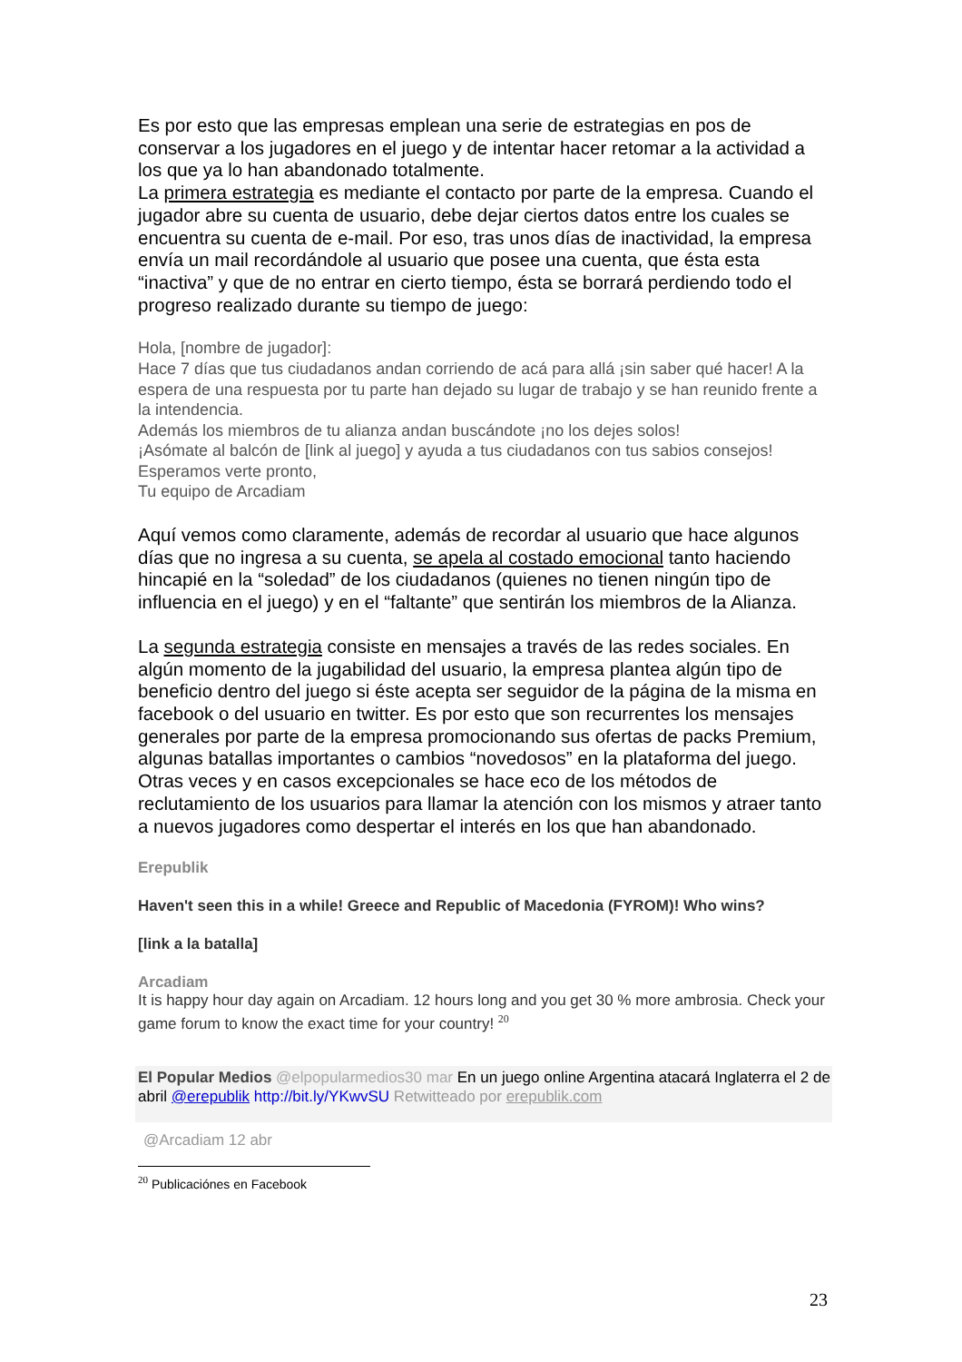Es por esto que las empresas emplean una serie de estrategias en pos de conservar a los jugadores en el juego y de intentar hacer retomar a la actividad a los que ya lo han abandonado totalmente.
La primera estrategia es mediante el contacto por parte de la empresa. Cuando el jugador abre su cuenta de usuario, debe dejar ciertos datos entre los cuales se encuentra su cuenta de e-mail. Por eso, tras unos días de inactividad, la empresa envía un mail recordándole al usuario que posee una cuenta, que ésta esta “inactiva” y que de no entrar en cierto tiempo, ésta se borrará perdiendo todo el progreso realizado durante su tiempo de juego:
Hola, [nombre de jugador]:
Hace 7 días que tus ciudadanos andan corriendo de acá para allá ¡sin saber qué hacer! A la espera de una respuesta por tu parte han dejado su lugar de trabajo y se han reunido frente a la intendencia.
Además los miembros de tu alianza andan buscándote ¡no los dejes solos!
¡Asómate al balcón de [link al juego] y ayuda a tus ciudadanos con tus sabios consejos!
Esperamos verte pronto,
Tu equipo de Arcadiam
Aquí vemos como claramente, además de recordar al usuario que hace algunos días que no ingresa a su cuenta, se apela al costado emocional tanto haciendo hincapié en la “soledad” de los ciudadanos (quienes no tienen ningún tipo de influencia en el juego) y en el “faltante” que sentirán los miembros de la Alianza.
La segunda estrategia consiste en mensajes a través de las redes sociales. En algún momento de la jugabilidad del usuario, la empresa plantea algún tipo de beneficio dentro del juego si éste acepta ser seguidor de la página de la misma en facebook o del usuario en twitter. Es por esto que son recurrentes los mensajes generales por parte de la empresa promocionando sus ofertas de packs Premium, algunas batallas importantes o cambios “novedosos” en la plataforma del juego. Otras veces y en casos excepcionales se hace eco de los métodos de reclutamiento de los usuarios para llamar la atención con los mismos y atraer tanto a nuevos jugadores como despertar el interés en los que han abandonado.
Erepublik
Haven't seen this in a while! Greece and Republic of Macedonia (FYROM)! Who wins?
[link a la batalla]
Arcadiam
It is happy hour day again on Arcadiam. 12 hours long and you get 30 % more ambrosia. Check your game forum to know the exact time for your country! <sup>20</sup>
El Popular Medios @elpopularmedios30 mar En un juego online Argentina atacará Inglaterra el 2 de abril @erepublik http://bit.ly/YKwvSU Retwitteado por erepublik.com
@Arcadiam 12 abr
<sup>20</sup> Publicaciónes en Facebook
23